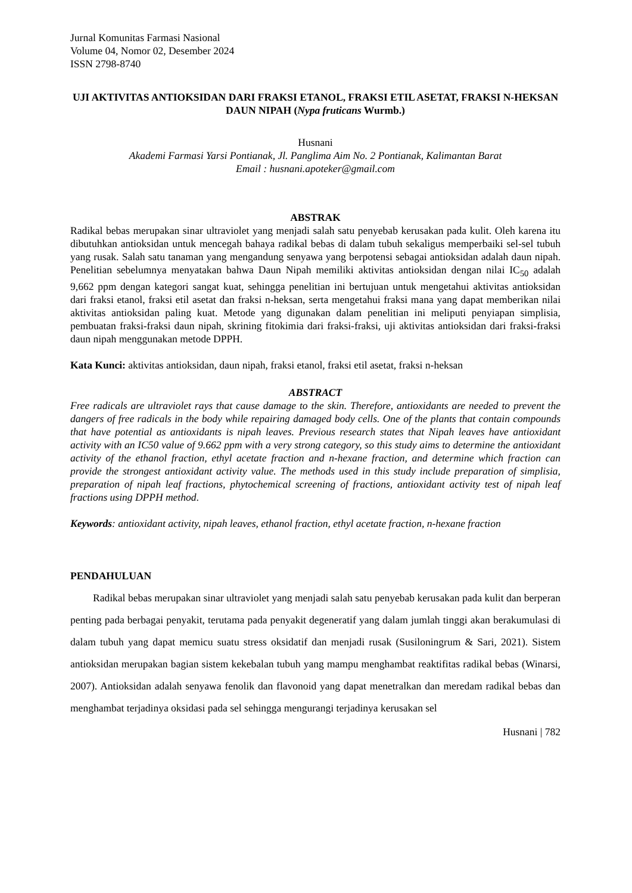Jurnal Komunitas Farmasi Nasional
Volume 04, Nomor 02, Desember 2024
ISSN 2798-8740
UJI AKTIVITAS ANTIOKSIDAN DARI FRAKSI ETANOL, FRAKSI ETIL ASETAT, FRAKSI N-HEKSAN DAUN NIPAH (Nypa fruticans Wurmb.)
Husnani
Akademi Farmasi Yarsi Pontianak, Jl. Panglima Aim No. 2 Pontianak, Kalimantan Barat
Email : husnani.apoteker@gmail.com
ABSTRAK
Radikal bebas merupakan sinar ultraviolet yang menjadi salah satu penyebab kerusakan pada kulit. Oleh karena itu dibutuhkan antioksidan untuk mencegah bahaya radikal bebas di dalam tubuh sekaligus memperbaiki sel-sel tubuh yang rusak. Salah satu tanaman yang mengandung senyawa yang berpotensi sebagai antioksidan adalah daun nipah. Penelitian sebelumnya menyatakan bahwa Daun Nipah memiliki aktivitas antioksidan dengan nilai IC<sub>50</sub> adalah 9,662 ppm dengan kategori sangat kuat, sehingga penelitian ini bertujuan untuk mengetahui aktivitas antioksidan dari fraksi etanol, fraksi etil asetat dan fraksi n-heksan, serta mengetahui fraksi mana yang dapat memberikan nilai aktivitas antioksidan paling kuat. Metode yang digunakan dalam penelitian ini meliputi penyiapan simplisia, pembuatan fraksi-fraksi daun nipah, skrining fitokimia dari fraksi-fraksi, uji aktivitas antioksidan dari fraksi-fraksi daun nipah menggunakan metode DPPH.
Kata Kunci: aktivitas antioksidan, daun nipah, fraksi etanol, fraksi etil asetat, fraksi n-heksan
ABSTRACT
Free radicals are ultraviolet rays that cause damage to the skin. Therefore, antioxidants are needed to prevent the dangers of free radicals in the body while repairing damaged body cells. One of the plants that contain compounds that have potential as antioxidants is nipah leaves. Previous research states that Nipah leaves have antioxidant activity with an IC50 value of 9.662 ppm with a very strong category, so this study aims to determine the antioxidant activity of the ethanol fraction, ethyl acetate fraction and n-hexane fraction, and determine which fraction can provide the strongest antioxidant activity value. The methods used in this study include preparation of simplisia, preparation of nipah leaf fractions, phytochemical screening of fractions, antioxidant activity test of nipah leaf fractions using DPPH method.
Keywords: antioxidant activity, nipah leaves, ethanol fraction, ethyl acetate fraction, n-hexane fraction
PENDAHULUAN
Radikal bebas merupakan sinar ultraviolet yang menjadi salah satu penyebab kerusakan pada kulit dan berperan penting pada berbagai penyakit, terutama pada penyakit degeneratif yang dalam jumlah tinggi akan berakumulasi di dalam tubuh yang dapat memicu suatu stress oksidatif dan menjadi rusak (Susiloningrum & Sari, 2021). Sistem antioksidan merupakan bagian sistem kekebalan tubuh yang mampu menghambat reaktifitas radikal bebas (Winarsi, 2007). Antioksidan adalah senyawa fenolik dan flavonoid yang dapat menetralkan dan meredam radikal bebas dan menghambat terjadinya oksidasi pada sel sehingga mengurangi terjadinya kerusakan sel
Husnani | 782